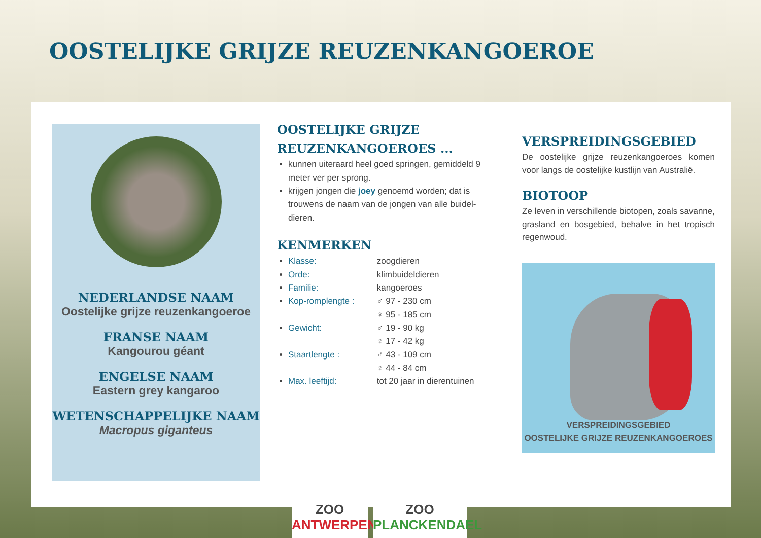OOSTELIJKE GRIJZE REUZENKANGOEROE
NEDERLANDSE NAAM
Oostelijke grijze reuzenkangoeroe
FRANSE NAAM
Kangourou géant
ENGELSE NAAM
Eastern grey kangaroo
WETENSCHAPPELIJKE NAAM
Macropus giganteus
OOSTELIJKE GRIJZE REUZENKANGOEROES ...
kunnen uiteraard heel goed springen, gemiddeld 9 meter ver per sprong.
krijgen jongen die joey genoemd worden; dat is trouwens de naam van de jongen van alle buidel-dieren.
KENMERKEN
Klasse: zoogdieren
Orde: klimbuideldieren
Familie: kangoeroes
Kop-romplengte : ♂ 97 - 230 cm
♀ 95 - 185 cm
Gewicht: ♂ 19 - 90 kg
♀ 17 - 42 kg
Staartlengte : ♂ 43 - 109 cm
♀ 44 - 84 cm
Max. leeftijd: tot 20 jaar in dierentuinen
VERSPREIDINGSGEBIED
De oostelijke grijze reuzenkangoeroes komen voor langs de oostelijke kustlijn van Australië.
BIOTOOP
Ze leven in verschillende biotopen, zoals savanne, grasland en bosgebied, behalve in het tropisch regenwoud.
VERSPREIDINGSGEBIED
OOSTELIJKE GRIJZE REUZENKANGOEROES
ZOO
ANTWERPEN
ZOO
PLANCKENDAEL